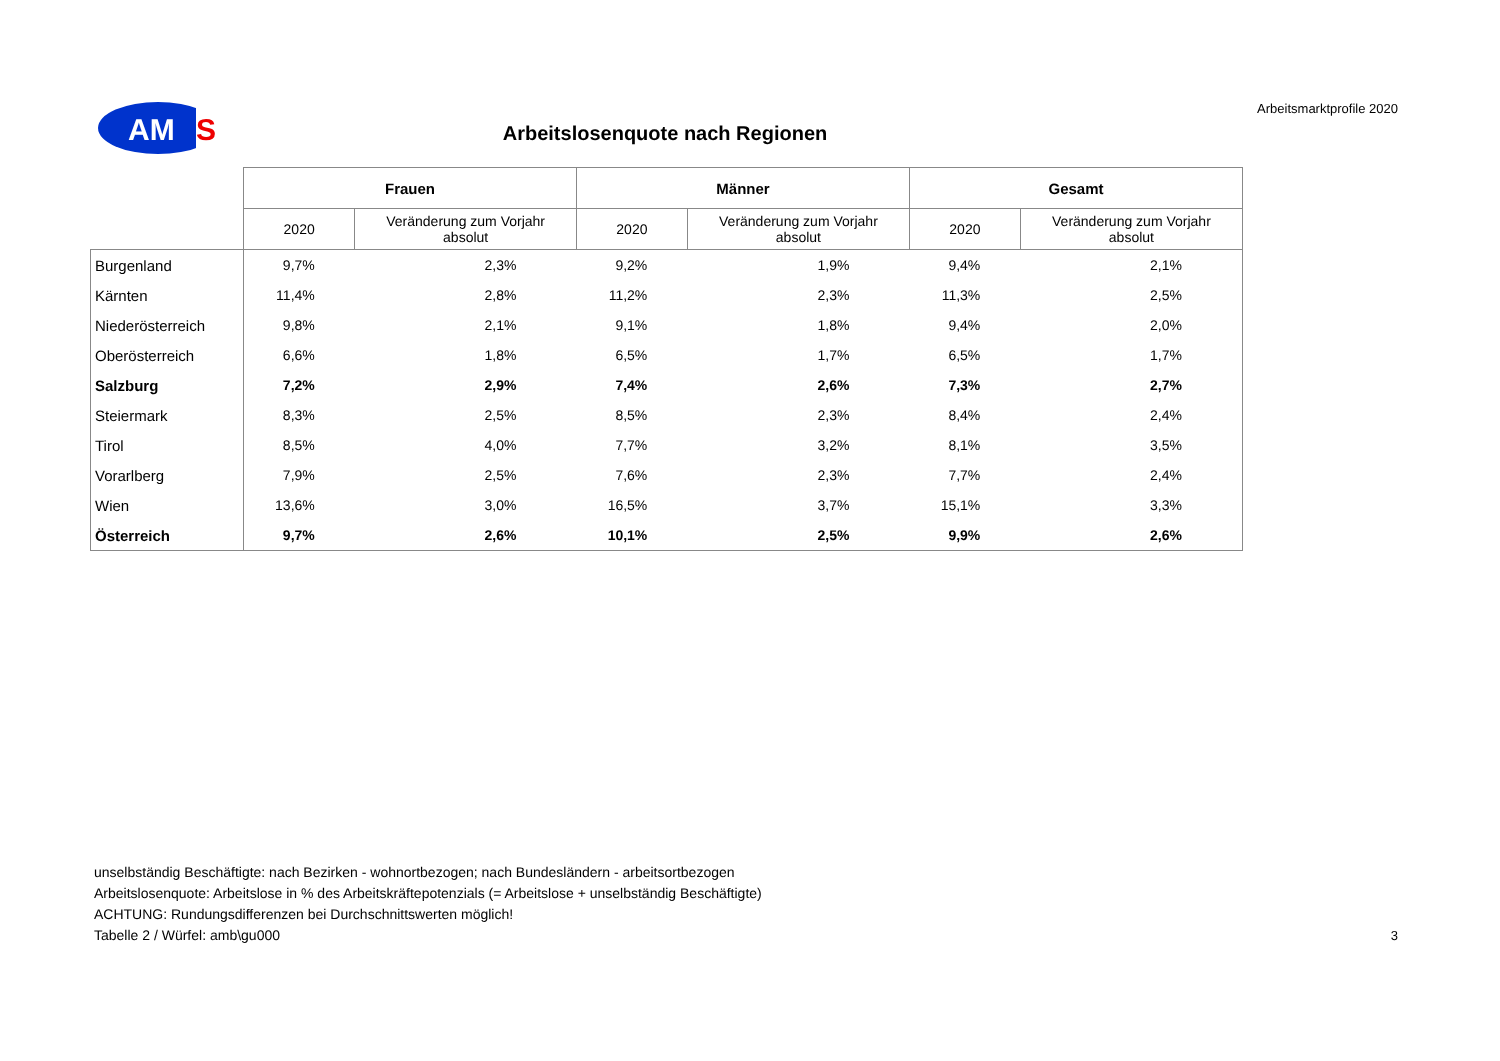AM
S
Arbeitsmarktprofile 2020
Arbeitslosenquote nach Regionen
| | Frauen | | Männer | | Gesamt | |
| --- | --- | --- | --- | --- | --- | --- |
| | 2020 | Veränderung zum Vorjahr absolut | 2020 | Veränderung zum Vorjahr absolut | 2020 | Veränderung zum Vorjahr absolut |
| Burgenland | 9,7% | 2,3% | 9,2% | 1,9% | 9,4% | 2,1% |
| Kärnten | 11,4% | 2,8% | 11,2% | 2,3% | 11,3% | 2,5% |
| Niederösterreich | 9,8% | 2,1% | 9,1% | 1,8% | 9,4% | 2,0% |
| Oberösterreich | 6,6% | 1,8% | 6,5% | 1,7% | 6,5% | 1,7% |
| Salzburg | 7,2% | 2,9% | 7,4% | 2,6% | 7,3% | 2,7% |
| Steiermark | 8,3% | 2,5% | 8,5% | 2,3% | 8,4% | 2,4% |
| Tirol | 8,5% | 4,0% | 7,7% | 3,2% | 8,1% | 3,5% |
| Vorarlberg | 7,9% | 2,5% | 7,6% | 2,3% | 7,7% | 2,4% |
| Wien | 13,6% | 3,0% | 16,5% | 3,7% | 15,1% | 3,3% |
| Österreich | 9,7% | 2,6% | 10,1% | 2,5% | 9,9% | 2,6% |
unselbständig Beschäftigte: nach Bezirken - wohnortbezogen; nach Bundesländern - arbeitsortbezogen
Arbeitslosenquote: Arbeitslose in % des Arbeitskräftepotenzials (= Arbeitslose + unselbständig Beschäftigte)
ACHTUNG: Rundungsdifferenzen bei Durchschnittswerten möglich!
Tabelle 2 / Würfel: amb\gu000
3